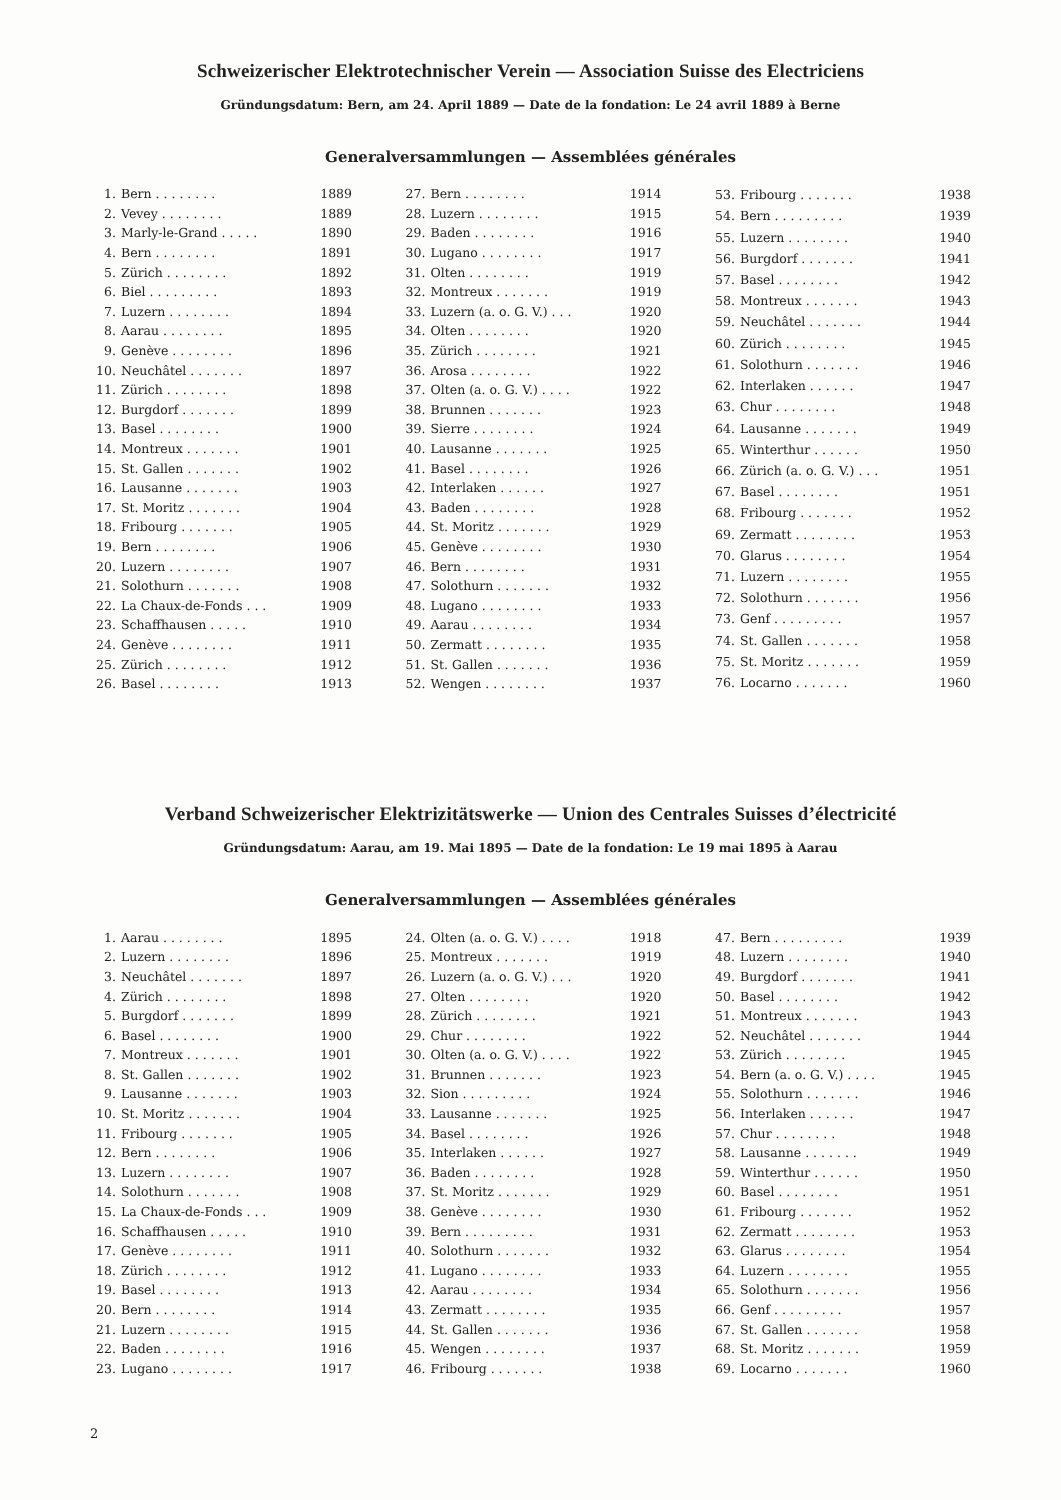Schweizerischer Elektrotechnischer Verein — Association Suisse des Electriciens
Gründungsdatum: Bern, am 24. April 1889 — Date de la fondation: Le 24 avril 1889 à Berne
Generalversammlungen — Assemblées générales
| 1. | Bern . . . . . . . . | 1889 |
| 2. | Vevey . . . . . . . . | 1889 |
| 3. | Marly-le-Grand . . . . . | 1890 |
| 4. | Bern . . . . . . . . | 1891 |
| 5. | Zürich . . . . . . . . | 1892 |
| 6. | Biel . . . . . . . . . | 1893 |
| 7. | Luzern . . . . . . . . | 1894 |
| 8. | Aarau . . . . . . . . | 1895 |
| 9. | Genève . . . . . . . . | 1896 |
| 10. | Neuchâtel . . . . . . . | 1897 |
| 11. | Zürich . . . . . . . . | 1898 |
| 12. | Burgdorf . . . . . . . | 1899 |
| 13. | Basel . . . . . . . . | 1900 |
| 14. | Montreux . . . . . . . | 1901 |
| 15. | St. Gallen . . . . . . . | 1902 |
| 16. | Lausanne . . . . . . . | 1903 |
| 17. | St. Moritz . . . . . . . | 1904 |
| 18. | Fribourg . . . . . . . | 1905 |
| 19. | Bern . . . . . . . . | 1906 |
| 20. | Luzern . . . . . . . . | 1907 |
| 21. | Solothurn . . . . . . . | 1908 |
| 22. | La Chaux-de-Fonds . . . | 1909 |
| 23. | Schaffhausen . . . . . | 1910 |
| 24. | Genève . . . . . . . . | 1911 |
| 25. | Zürich . . . . . . . . | 1912 |
| 26. | Basel . . . . . . . . | 1913 |
| 27. | Bern . . . . . . . . | 1914 |
| 28. | Luzern . . . . . . . . | 1915 |
| 29. | Baden . . . . . . . . | 1916 |
| 30. | Lugano . . . . . . . . | 1917 |
| 31. | Olten . . . . . . . . | 1919 |
| 32. | Montreux . . . . . . . | 1919 |
| 33. | Luzern (a. o. G. V.) . . . | 1920 |
| 34. | Olten . . . . . . . . | 1920 |
| 35. | Zürich . . . . . . . . | 1921 |
| 36. | Arosa . . . . . . . . | 1922 |
| 37. | Olten (a. o. G. V.) . . . . | 1922 |
| 38. | Brunnen . . . . . . . | 1923 |
| 39. | Sierre . . . . . . . . | 1924 |
| 40. | Lausanne . . . . . . . | 1925 |
| 41. | Basel . . . . . . . . | 1926 |
| 42. | Interlaken . . . . . . | 1927 |
| 43. | Baden . . . . . . . . | 1928 |
| 44. | St. Moritz . . . . . . . | 1929 |
| 45. | Genève . . . . . . . . | 1930 |
| 46. | Bern . . . . . . . . | 1931 |
| 47. | Solothurn . . . . . . . | 1932 |
| 48. | Lugano . . . . . . . . | 1933 |
| 49. | Aarau . . . . . . . . | 1934 |
| 50. | Zermatt . . . . . . . . | 1935 |
| 51. | St. Gallen . . . . . . . | 1936 |
| 52. | Wengen . . . . . . . . | 1937 |
| 53. | Fribourg . . . . . . . | 1938 |
| 54. | Bern . . . . . . . . . | 1939 |
| 55. | Luzern . . . . . . . . | 1940 |
| 56. | Burgdorf . . . . . . . | 1941 |
| 57. | Basel . . . . . . . . | 1942 |
| 58. | Montreux . . . . . . . | 1943 |
| 59. | Neuchâtel . . . . . . . | 1944 |
| 60. | Zürich . . . . . . . . | 1945 |
| 61. | Solothurn . . . . . . . | 1946 |
| 62. | Interlaken . . . . . . | 1947 |
| 63. | Chur . . . . . . . . | 1948 |
| 64. | Lausanne . . . . . . . | 1949 |
| 65. | Winterthur . . . . . . | 1950 |
| 66. | Zürich (a. o. G. V.) . . . | 1951 |
| 67. | Basel . . . . . . . . | 1951 |
| 68. | Fribourg . . . . . . . | 1952 |
| 69. | Zermatt . . . . . . . . | 1953 |
| 70. | Glarus . . . . . . . . | 1954 |
| 71. | Luzern . . . . . . . . | 1955 |
| 72. | Solothurn . . . . . . . | 1956 |
| 73. | Genf . . . . . . . . . | 1957 |
| 74. | St. Gallen . . . . . . . | 1958 |
| 75. | St. Moritz . . . . . . . | 1959 |
| 76. | Locarno . . . . . . . | 1960 |
Verband Schweizerischer Elektrizitätswerke — Union des Centrales Suisses d’électricité
Gründungsdatum: Aarau, am 19. Mai 1895 — Date de la fondation: Le 19 mai 1895 à Aarau
Generalversammlungen — Assemblées générales
| 1. | Aarau . . . . . . . . | 1895 |
| 2. | Luzern . . . . . . . . | 1896 |
| 3. | Neuchâtel . . . . . . . | 1897 |
| 4. | Zürich . . . . . . . . | 1898 |
| 5. | Burgdorf . . . . . . . | 1899 |
| 6. | Basel . . . . . . . . | 1900 |
| 7. | Montreux . . . . . . . | 1901 |
| 8. | St. Gallen . . . . . . . | 1902 |
| 9. | Lausanne . . . . . . . | 1903 |
| 10. | St. Moritz . . . . . . . | 1904 |
| 11. | Fribourg . . . . . . . | 1905 |
| 12. | Bern . . . . . . . . | 1906 |
| 13. | Luzern . . . . . . . . | 1907 |
| 14. | Solothurn . . . . . . . | 1908 |
| 15. | La Chaux-de-Fonds . . . | 1909 |
| 16. | Schaffhausen . . . . . | 1910 |
| 17. | Genève . . . . . . . . | 1911 |
| 18. | Zürich . . . . . . . . | 1912 |
| 19. | Basel . . . . . . . . | 1913 |
| 20. | Bern . . . . . . . . | 1914 |
| 21. | Luzern . . . . . . . . | 1915 |
| 22. | Baden . . . . . . . . | 1916 |
| 23. | Lugano . . . . . . . . | 1917 |
| 24. | Olten (a. o. G. V.) . . . . | 1918 |
| 25. | Montreux . . . . . . . | 1919 |
| 26. | Luzern (a. o. G. V.) . . . | 1920 |
| 27. | Olten . . . . . . . . | 1920 |
| 28. | Zürich . . . . . . . . | 1921 |
| 29. | Chur . . . . . . . . | 1922 |
| 30. | Olten (a. o. G. V.) . . . . | 1922 |
| 31. | Brunnen . . . . . . . | 1923 |
| 32. | Sion . . . . . . . . . | 1924 |
| 33. | Lausanne . . . . . . . | 1925 |
| 34. | Basel . . . . . . . . | 1926 |
| 35. | Interlaken . . . . . . | 1927 |
| 36. | Baden . . . . . . . . | 1928 |
| 37. | St. Moritz . . . . . . . | 1929 |
| 38. | Genève . . . . . . . . | 1930 |
| 39. | Bern . . . . . . . . . | 1931 |
| 40. | Solothurn . . . . . . . | 1932 |
| 41. | Lugano . . . . . . . . | 1933 |
| 42. | Aarau . . . . . . . . | 1934 |
| 43. | Zermatt . . . . . . . . | 1935 |
| 44. | St. Gallen . . . . . . . | 1936 |
| 45. | Wengen . . . . . . . . | 1937 |
| 46. | Fribourg . . . . . . . | 1938 |
| 47. | Bern . . . . . . . . . | 1939 |
| 48. | Luzern . . . . . . . . | 1940 |
| 49. | Burgdorf . . . . . . . | 1941 |
| 50. | Basel . . . . . . . . | 1942 |
| 51. | Montreux . . . . . . . | 1943 |
| 52. | Neuchâtel . . . . . . . | 1944 |
| 53. | Zürich . . . . . . . . | 1945 |
| 54. | Bern (a. o. G. V.) . . . . | 1945 |
| 55. | Solothurn . . . . . . . | 1946 |
| 56. | Interlaken . . . . . . | 1947 |
| 57. | Chur . . . . . . . . | 1948 |
| 58. | Lausanne . . . . . . . | 1949 |
| 59. | Winterthur . . . . . . | 1950 |
| 60. | Basel . . . . . . . . | 1951 |
| 61. | Fribourg . . . . . . . | 1952 |
| 62. | Zermatt . . . . . . . . | 1953 |
| 63. | Glarus . . . . . . . . | 1954 |
| 64. | Luzern . . . . . . . . | 1955 |
| 65. | Solothurn . . . . . . . | 1956 |
| 66. | Genf . . . . . . . . . | 1957 |
| 67. | St. Gallen . . . . . . . | 1958 |
| 68. | St. Moritz . . . . . . . | 1959 |
| 69. | Locarno . . . . . . . | 1960 |
2